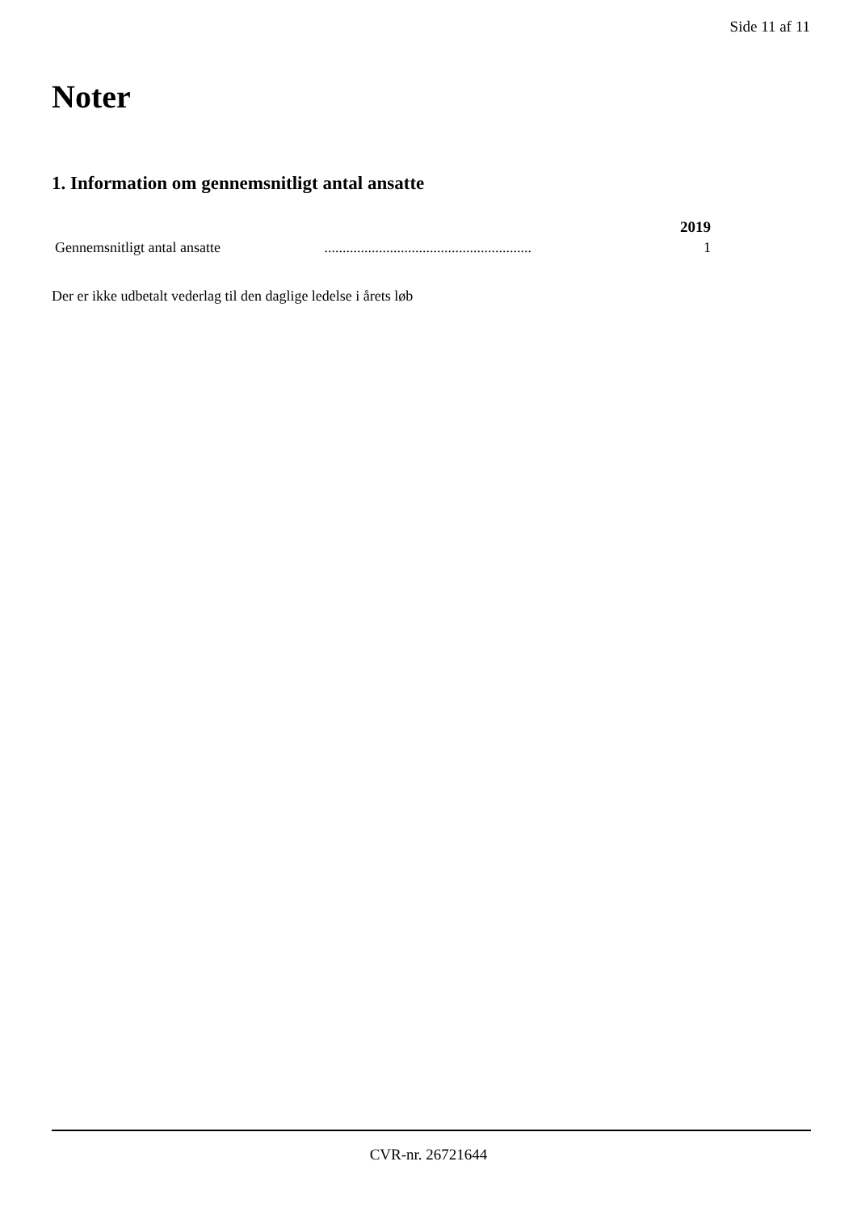Side 11 af 11
Noter
1. Information om gennemsnitligt antal ansatte
| | | 2019 |
| Gennemsnitligt antal ansatte | ......................................................... | 1 |
Der er ikke udbetalt vederlag til den daglige ledelse i årets løb
CVR-nr. 26721644